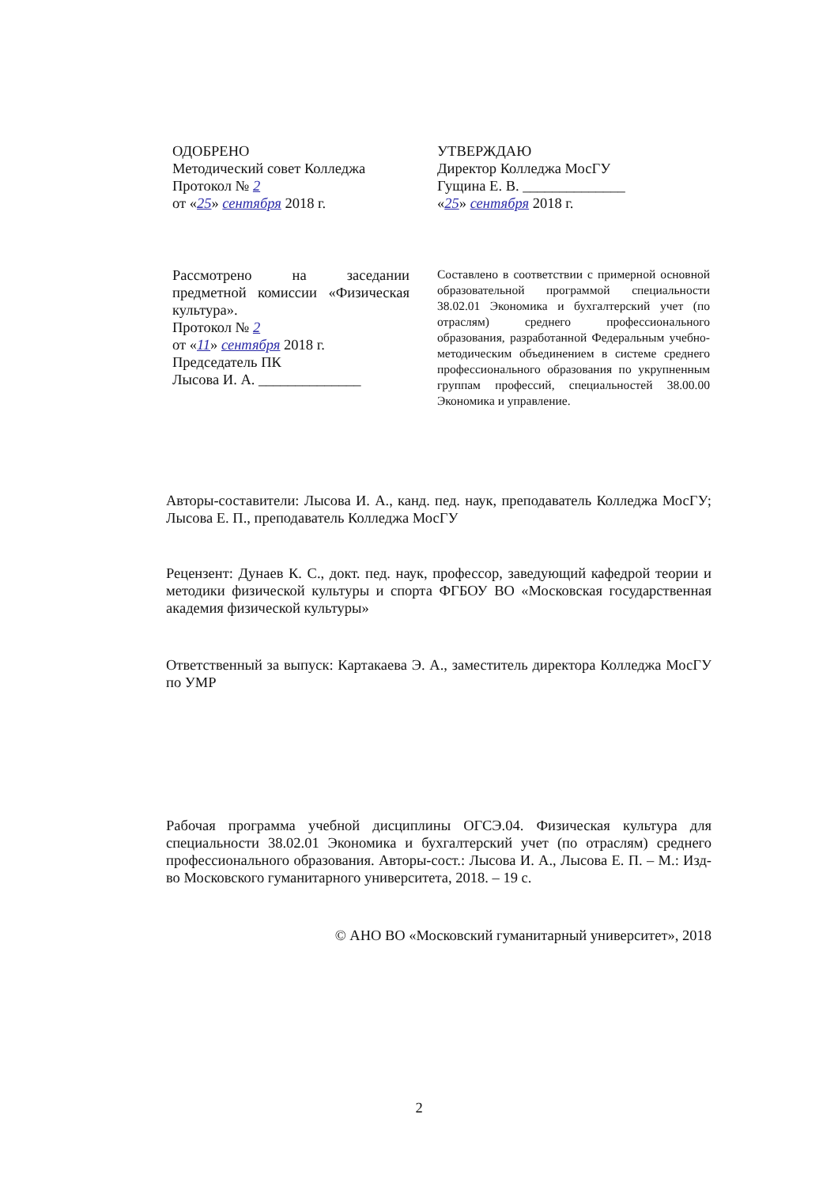ОДОБРЕНО
Методический совет Колледжа
Протокол № 2
от «25» сентября 2018 г.
УТВЕРЖДАЮ
Директор Колледжа МосГУ
Гущина Е. В. ______________
«25» сентября 2018 г.
Рассмотрено на заседании предметной комиссии «Физическая культура».
Протокол № 2
от «11» сентября 2018 г.
Председатель ПК
Лысова И. А. ______________
Составлено в соответствии с примерной основной образовательной программой специальности 38.02.01 Экономика и бухгалтерский учет (по отраслям) среднего профессионального образования, разработанной Федеральным учебно-методическим объединением в системе среднего профессионального образования по укрупненным группам профессий, специальностей 38.00.00 Экономика и управление.
Авторы-составители: Лысова И. А., канд. пед. наук, преподаватель Колледжа МосГУ; Лысова Е. П., преподаватель Колледжа МосГУ
Рецензент: Дунаев К. С., докт. пед. наук, профессор, заведующий кафедрой теории и методики физической культуры и спорта ФГБОУ ВО «Московская государственная академия физической культуры»
Ответственный за выпуск: Картакаева Э. А., заместитель директора Колледжа МосГУ по УМР
Рабочая программа учебной дисциплины ОГСЭ.04. Физическая культура для специальности 38.02.01 Экономика и бухгалтерский учет (по отраслям) среднего профессионального образования. Авторы-сост.: Лысова И. А., Лысова Е. П. – М.: Изд-во Московского гуманитарного университета, 2018. – 19 с.
© АНО ВО «Московский гуманитарный университет», 2018
2